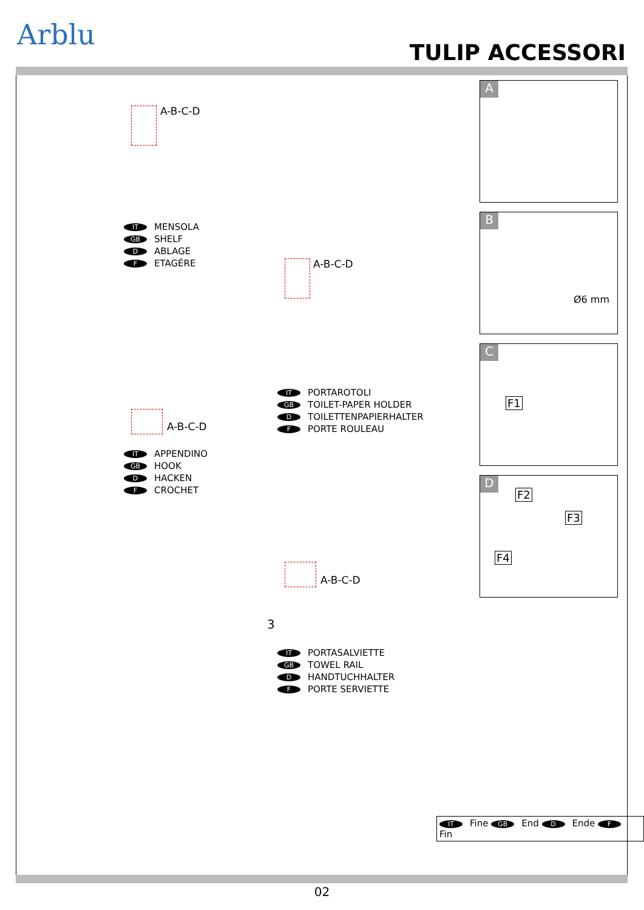Arblu
TULIP ACCESSORI
A-B-C-D
IT MENSOLA
GB SHELF
D ABLAGE
F ETAGÉRE
A-B-C-D
IT PORTAROTOLI
GB TOILET-PAPER HOLDER
D TOILETTENPAPIERHALTER
F PORTE ROULEAU
A-B-C-D
IT APPENDINO
GB HOOK
D HACKEN
F CROCHET
A-B-C-D
3
IT PORTASALVIETTE
GB TOWEL RAIL
D HANDTUCHHALTER
F PORTE SERVIETTE
A
B
Ø6 mm
C
F1
D
F2
F3
F4
IT Fine GB End D Ende F Fin
02